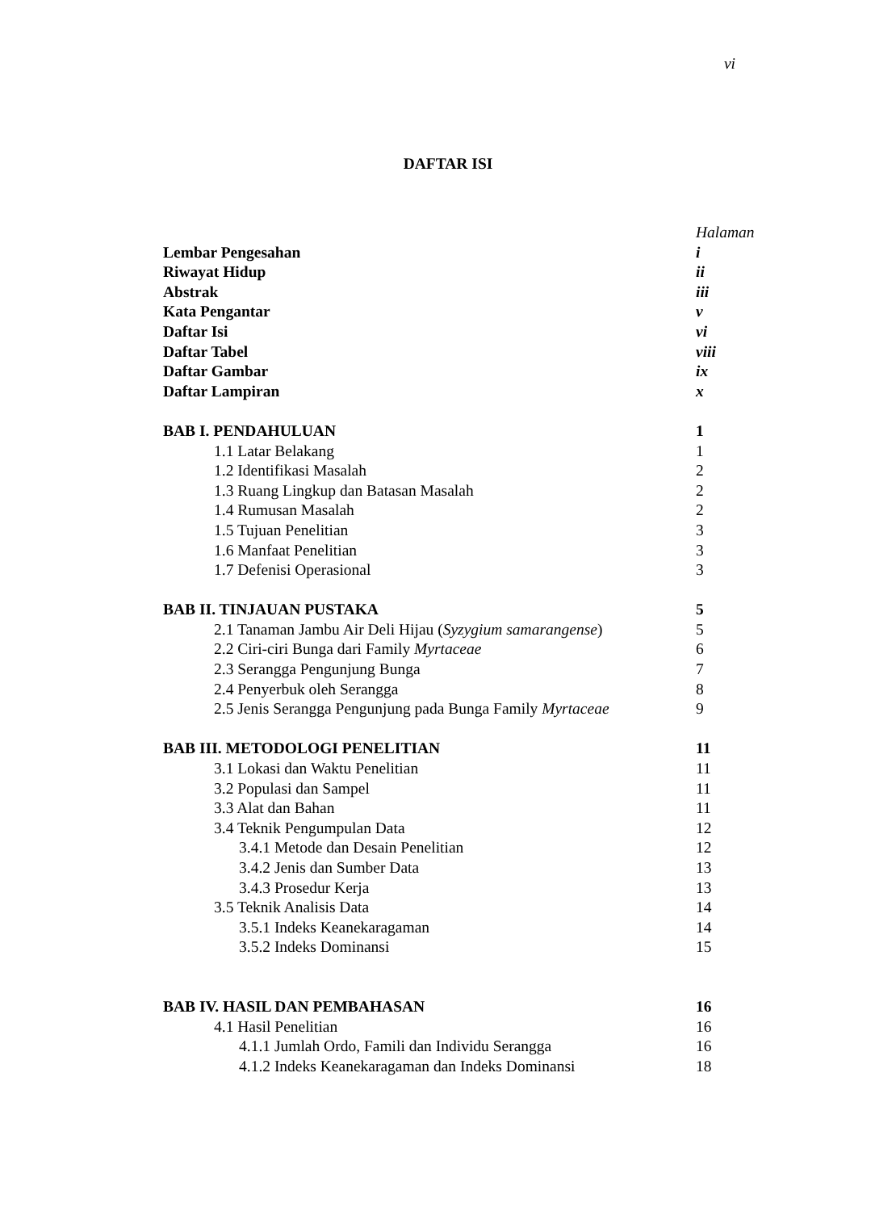vi
DAFTAR ISI
Halaman
Lembar Pengesahan i
Riwayat Hidup ii
Abstrak iii
Kata Pengantar v
Daftar Isi vi
Daftar Tabel viii
Daftar Gambar ix
Daftar Lampiran x
BAB I. PENDAHULUAN 1
1.1 Latar Belakang 1
1.2 Identifikasi Masalah 2
1.3 Ruang Lingkup dan Batasan Masalah 2
1.4 Rumusan Masalah 2
1.5 Tujuan Penelitian 3
1.6 Manfaat Penelitian 3
1.7 Defenisi Operasional 3
BAB II. TINJAUAN PUSTAKA 5
2.1 Tanaman Jambu Air Deli Hijau (Syzygium samarangense) 5
2.2 Ciri-ciri Bunga dari Family Myrtaceae 6
2.3 Serangga Pengunjung Bunga 7
2.4 Penyerbuk oleh Serangga 8
2.5 Jenis Serangga Pengunjung pada Bunga Family Myrtaceae 9
BAB III. METODOLOGI PENELITIAN 11
3.1 Lokasi dan Waktu Penelitian 11
3.2 Populasi dan Sampel 11
3.3 Alat dan Bahan 11
3.4 Teknik Pengumpulan Data 12
3.4.1 Metode dan Desain Penelitian 12
3.4.2 Jenis dan Sumber Data 13
3.4.3 Prosedur Kerja 13
3.5 Teknik Analisis Data 14
3.5.1 Indeks Keanekaragaman 14
3.5.2 Indeks Dominansi 15
BAB IV. HASIL DAN PEMBAHASAN 16
4.1 Hasil Penelitian 16
4.1.1 Jumlah Ordo, Famili dan Individu Serangga 16
4.1.2 Indeks Keanekaragaman dan Indeks Dominansi 18